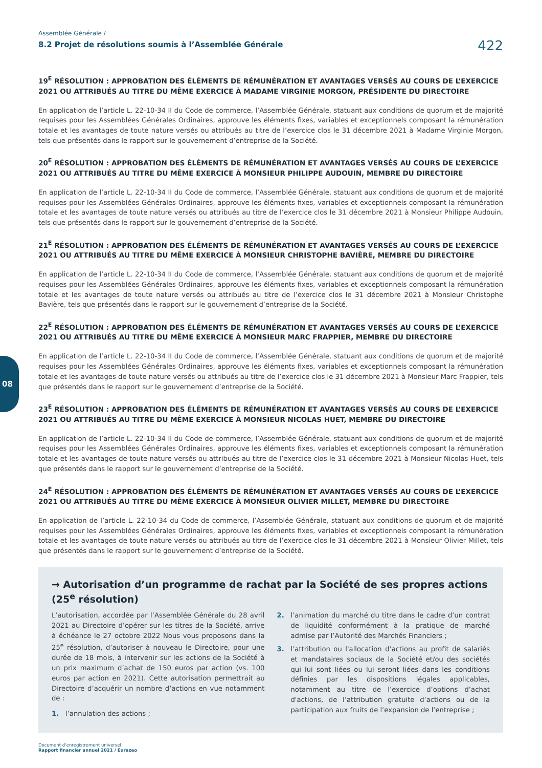08
Assemblée Générale /
8.2 Projet de résolutions soumis à l’Assemblée Générale
422
19<sup>E</sup> RÉSOLUTION : APPROBATION DES ÉLÉMENTS DE RÉMUNÉRATION ET AVANTAGES VERSÉS AU COURS DE L’EXERCICE 2021 OU ATTRIBUÉS AU TITRE DU MÊME EXERCICE À MADAME VIRGINIE MORGON, PRÉSIDENTE DU DIRECTOIRE
En application de l’article L. 22-10-34 II du Code de commerce, l’Assemblée Générale, statuant aux conditions de quorum et de majorité requises pour les Assemblées Générales Ordinaires, approuve les éléments fixes, variables et exceptionnels composant la rémunération totale et les avantages de toute nature versés ou attribués au titre de l’exercice clos le 31 décembre 2021 à Madame Virginie Morgon, tels que présentés dans le rapport sur le gouvernement d’entreprise de la Société.
20<sup>E</sup> RÉSOLUTION : APPROBATION DES ÉLÉMENTS DE RÉMUNÉRATION ET AVANTAGES VERSÉS AU COURS DE L’EXERCICE 2021 OU ATTRIBUÉS AU TITRE DU MÊME EXERCICE À MONSIEUR PHILIPPE AUDOUIN, MEMBRE DU DIRECTOIRE
En application de l’article L. 22-10-34 II du Code de commerce, l’Assemblée Générale, statuant aux conditions de quorum et de majorité requises pour les Assemblées Générales Ordinaires, approuve les éléments fixes, variables et exceptionnels composant la rémunération totale et les avantages de toute nature versés ou attribués au titre de l’exercice clos le 31 décembre 2021 à Monsieur Philippe Audouin, tels que présentés dans le rapport sur le gouvernement d’entreprise de la Société.
21<sup>E</sup> RÉSOLUTION : APPROBATION DES ÉLÉMENTS DE RÉMUNÉRATION ET AVANTAGES VERSÉS AU COURS DE L’EXERCICE 2021 OU ATTRIBUÉS AU TITRE DU MÊME EXERCICE À MONSIEUR CHRISTOPHE BAVIÈRE, MEMBRE DU DIRECTOIRE
En application de l’article L. 22-10-34 II du Code de commerce, l’Assemblée Générale, statuant aux conditions de quorum et de majorité requises pour les Assemblées Générales Ordinaires, approuve les éléments fixes, variables et exceptionnels composant la rémunération totale et les avantages de toute nature versés ou attribués au titre de l’exercice clos le 31 décembre 2021 à Monsieur Christophe Bavière, tels que présentés dans le rapport sur le gouvernement d’entreprise de la Société.
22<sup>E</sup> RÉSOLUTION : APPROBATION DES ÉLÉMENTS DE RÉMUNÉRATION ET AVANTAGES VERSÉS AU COURS DE L’EXERCICE 2021 OU ATTRIBUÉS AU TITRE DU MÊME EXERCICE À MONSIEUR MARC FRAPPIER, MEMBRE DU DIRECTOIRE
En application de l’article L. 22-10-34 II du Code de commerce, l’Assemblée Générale, statuant aux conditions de quorum et de majorité requises pour les Assemblées Générales Ordinaires, approuve les éléments fixes, variables et exceptionnels composant la rémunération totale et les avantages de toute nature versés ou attribués au titre de l’exercice clos le 31 décembre 2021 à Monsieur Marc Frappier, tels que présentés dans le rapport sur le gouvernement d’entreprise de la Société.
23<sup>E</sup> RÉSOLUTION : APPROBATION DES ÉLÉMENTS DE RÉMUNÉRATION ET AVANTAGES VERSÉS AU COURS DE L’EXERCICE 2021 OU ATTRIBUÉS AU TITRE DU MÊME EXERCICE À MONSIEUR NICOLAS HUET, MEMBRE DU DIRECTOIRE
En application de l’article L. 22-10-34 II du Code de commerce, l’Assemblée Générale, statuant aux conditions de quorum et de majorité requises pour les Assemblées Générales Ordinaires, approuve les éléments fixes, variables et exceptionnels composant la rémunération totale et les avantages de toute nature versés ou attribués au titre de l’exercice clos le 31 décembre 2021 à Monsieur Nicolas Huet, tels que présentés dans le rapport sur le gouvernement d’entreprise de la Société.
24<sup>E</sup> RÉSOLUTION : APPROBATION DES ÉLÉMENTS DE RÉMUNÉRATION ET AVANTAGES VERSÉS AU COURS DE L’EXERCICE 2021 OU ATTRIBUÉS AU TITRE DU MÊME EXERCICE À MONSIEUR OLIVIER MILLET, MEMBRE DU DIRECTOIRE
En application de l’article L. 22-10-34 du Code de commerce, l’Assemblée Générale, statuant aux conditions de quorum et de majorité requises pour les Assemblées Générales Ordinaires, approuve les éléments fixes, variables et exceptionnels composant la rémunération totale et les avantages de toute nature versés ou attribués au titre de l’exercice clos le 31 décembre 2021 à Monsieur Olivier Millet, tels que présentés dans le rapport sur le gouvernement d’entreprise de la Société.
→ Autorisation d’un programme de rachat par la Société de ses propres actions (25<sup>e</sup> résolution)
L’autorisation, accordée par l’Assemblée Générale du 28 avril 2021 au Directoire d’opérer sur les titres de la Société, arrive à échéance le 27 octobre 2022 Nous vous proposons dans la 25<sup>e</sup> résolution, d’autoriser à nouveau le Directoire, pour une durée de 18 mois, à intervenir sur les actions de la Société à un prix maximum d’achat de 150 euros par action (vs. 100 euros par action en 2021). Cette autorisation permettrait au Directoire d’acquérir un nombre d’actions en vue notamment de :
1. l’annulation des actions ;
2. l’animation du marché du titre dans le cadre d’un contrat de liquidité conformément à la pratique de marché admise par l’Autorité des Marchés Financiers ;
3. l’attribution ou l'allocation d’actions au profit de salariés et mandataires sociaux de la Société et/ou des sociétés qui lui sont liées ou lui seront liées dans les conditions définies par les dispositions légales applicables, notamment au titre de l’exercice d’options d’achat d'actions, de l’attribution gratuite d’actions ou de la participation aux fruits de l’expansion de l’entreprise ;
Document d’enregistrement universel
Rapport financier annuel 2021 / Eurazeo